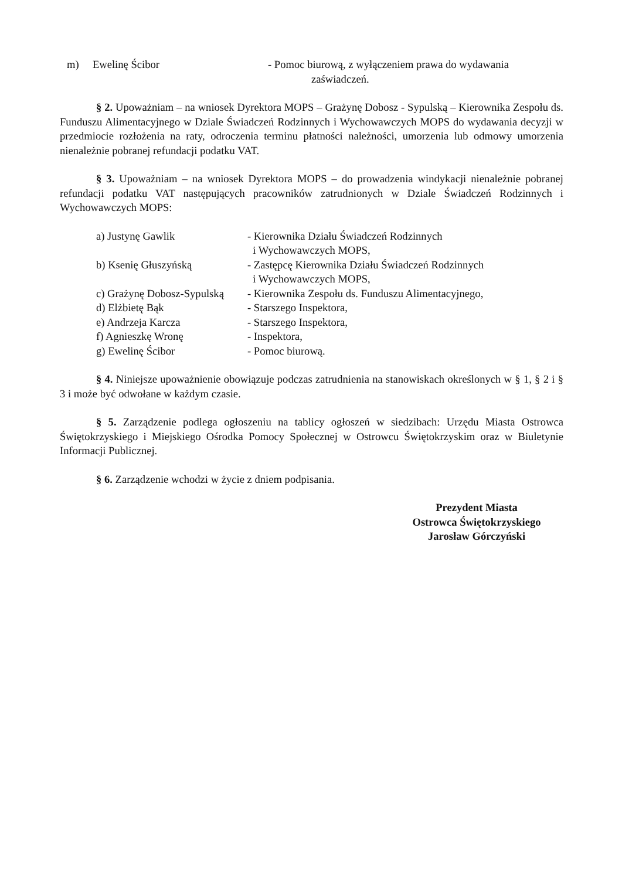m) Ewelinę Ścibor - Pomoc biurową, z wyłączeniem prawa do wydawania
zaświadczeń.
§ 2. Upoważniam – na wniosek Dyrektora MOPS – Grażynę Dobosz - Sypulską – Kierownika Zespołu ds. Funduszu Alimentacyjnego w Dziale Świadczeń Rodzinnych i Wychowawczych MOPS do wydawania decyzji w przedmiocie rozłożenia na raty, odroczenia terminu płatności należności, umorzenia lub odmowy umorzenia nienależnie pobranej refundacji podatku VAT.
§ 3. Upoważniam – na wniosek Dyrektora MOPS – do prowadzenia windykacji nienależnie pobranej refundacji podatku VAT następujących pracowników zatrudnionych w Dziale Świadczeń Rodzinnych i Wychowawczych MOPS:
a) Justynę Gawlik - Kierownika Działu Świadczeń Rodzinnych
i Wychowawczych MOPS,
b) Ksenię Głuszyńską - Zastępcę Kierownika Działu Świadczeń Rodzinnych
i Wychowawczych MOPS,
c) Grażynę Dobosz-Sypulską
- Kierownika Zespołu ds. Funduszu Alimentacyjnego,
d) Elżbietę Bąk - Starszego Inspektora,
e) Andrzeja Karcza - Starszego Inspektora,
f) Agnieszkę Wronę - Inspektora,
g) Ewelinę Ścibor - Pomoc biurową.
§ 4. Niniejsze upoważnienie obowiązuje podczas zatrudnienia na stanowiskach określonych w § 1, § 2 i § 3 i może być odwołane w każdym czasie.
§ 5. Zarządzenie podlega ogłoszeniu na tablicy ogłoszeń w siedzibach: Urzędu Miasta Ostrowca Świętokrzyskiego i Miejskiego Ośrodka Pomocy Społecznej w Ostrowcu Świętokrzyskim oraz w Biuletynie Informacji Publicznej.
§ 6. Zarządzenie wchodzi w życie z dniem podpisania.
Prezydent Miasta
Ostrowca Świętokrzyskiego
Jarosław Górczyński